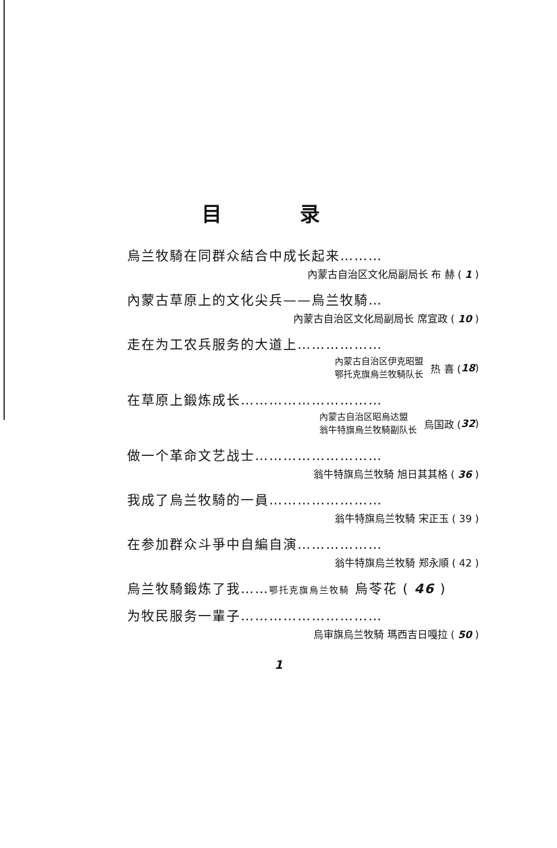目 录
烏兰牧騎在同群众結合中成长起来………
內蒙古自治区文化局副局长 布 赫 ( 1 )
內蒙古草原上的文化尖兵——烏兰牧騎…
內蒙古自治区文化局副局长 席宣政 ( 10 )
走在为工农兵服务的大道上………………
內蒙古自治区伊克昭盟
鄂托克旗烏兰牧騎队长
热 喜 ( 18 )
在草原上鍛炼成长…………………………
內蒙古自治区昭烏达盟
翁牛特旗烏兰牧騎副队长
烏国政 ( 32 )
做一个革命文艺战士………………………
翁牛特旗烏兰牧騎 旭日其其格 ( 36 )
我成了烏兰牧騎的一員……………………
翁牛特旗烏兰牧騎 宋正玉 ( 39 )
在参加群众斗爭中自編自演………………
翁牛特旗烏兰牧騎 郑永順 ( 42 )
烏兰牧騎鍛炼了我……鄂托克旗烏兰牧騎 烏苓花 ( 46 )
为牧民服务一輩子…………………………
烏审旗烏兰牧騎 瑪西吉日嘎拉 ( 50 )
1